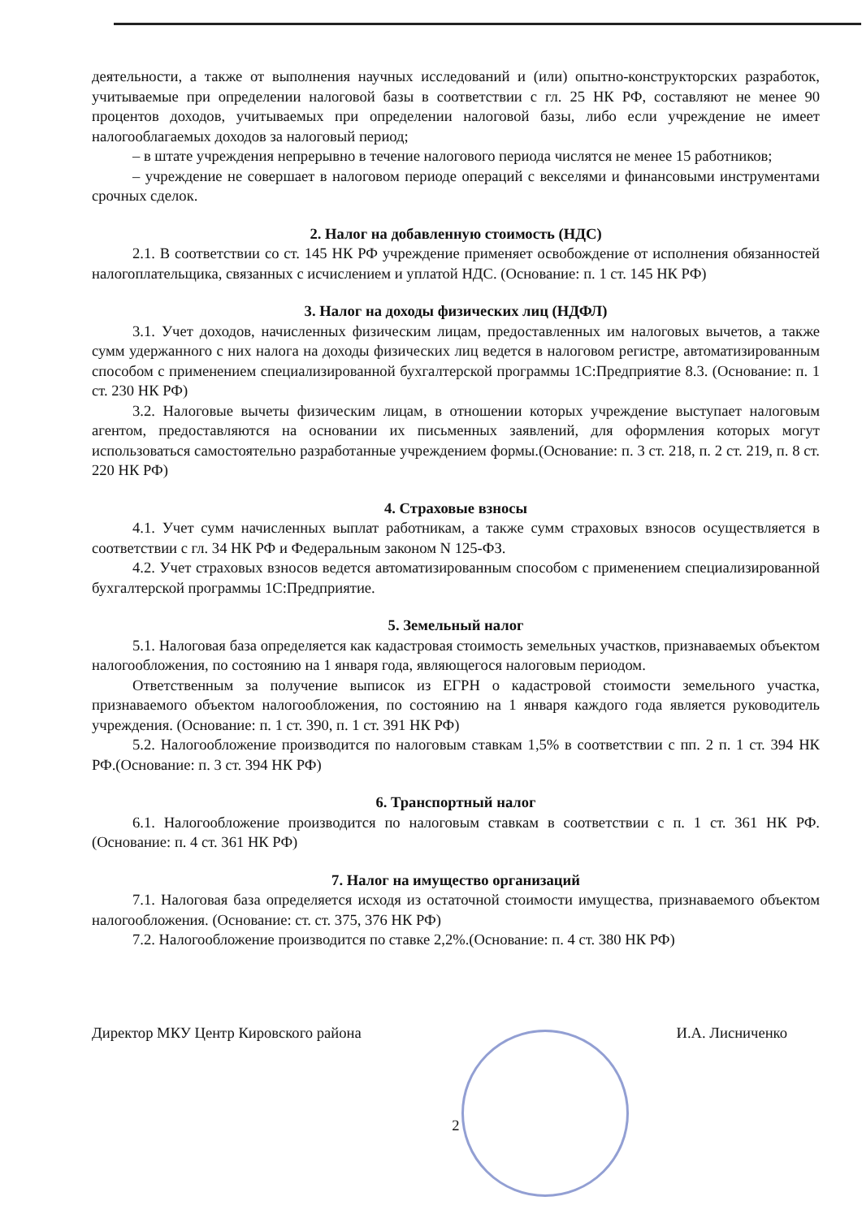деятельности, а также от выполнения научных исследований и (или) опытно-конструкторских разработок, учитываемые при определении налоговой базы в соответствии с гл. 25 НК РФ, составляют не менее 90 процентов доходов, учитываемых при определении налоговой базы, либо если учреждение не имеет налогооблагаемых доходов за налоговый период;
– в штате учреждения непрерывно в течение налогового периода числятся не менее 15 работников;
– учреждение не совершает в налоговом периоде операций с векселями и финансовыми инструментами срочных сделок.
2. Налог на добавленную стоимость (НДС)
2.1. В соответствии со ст. 145 НК РФ учреждение применяет освобождение от исполнения обязанностей налогоплательщика, связанных с исчислением и уплатой НДС. (Основание: п. 1 ст. 145 НК РФ)
3. Налог на доходы физических лиц (НДФЛ)
3.1. Учет доходов, начисленных физическим лицам, предоставленных им налоговых вычетов, а также сумм удержанного с них налога на доходы физических лиц ведется в налоговом регистре, автоматизированным способом с применением специализированной бухгалтерской программы 1С:Предприятие 8.3. (Основание: п. 1 ст. 230 НК РФ)
3.2. Налоговые вычеты физическим лицам, в отношении которых учреждение выступает налоговым агентом, предоставляются на основании их письменных заявлений, для оформления которых могут использоваться самостоятельно разработанные учреждением формы.(Основание: п. 3 ст. 218, п. 2 ст. 219, п. 8 ст. 220 НК РФ)
4. Страховые взносы
4.1. Учет сумм начисленных выплат работникам, а также сумм страховых взносов осуществляется в соответствии с гл. 34 НК РФ и Федеральным законом N 125-ФЗ.
4.2. Учет страховых взносов ведется автоматизированным способом с применением специализированной бухгалтерской программы 1С:Предприятие.
5. Земельный налог
5.1. Налоговая база определяется как кадастровая стоимость земельных участков, признаваемых объектом налогообложения, по состоянию на 1 января года, являющегося налоговым периодом.
Ответственным за получение выписок из ЕГРН о кадастровой стоимости земельного участка, признаваемого объектом налогообложения, по состоянию на 1 января каждого года является руководитель учреждения. (Основание: п. 1 ст. 390, п. 1 ст. 391 НК РФ)
5.2. Налогообложение производится по налоговым ставкам 1,5% в соответствии с пп. 2 п. 1 ст. 394 НК РФ.(Основание: п. 3 ст. 394 НК РФ)
6. Транспортный налог
6.1. Налогообложение производится по налоговым ставкам в соответствии с п. 1 ст. 361 НК РФ. (Основание: п. 4 ст. 361 НК РФ)
7. Налог на имущество организаций
7.1. Налоговая база определяется исходя из остаточной стоимости имущества, признаваемого объектом налогообложения. (Основание: ст. ст. 375, 376 НК РФ)
7.2. Налогообложение производится по ставке 2,2%.(Основание: п. 4 ст. 380 НК РФ)
Директор МКУ Центр Кировского района И.А. Лисниченко
2